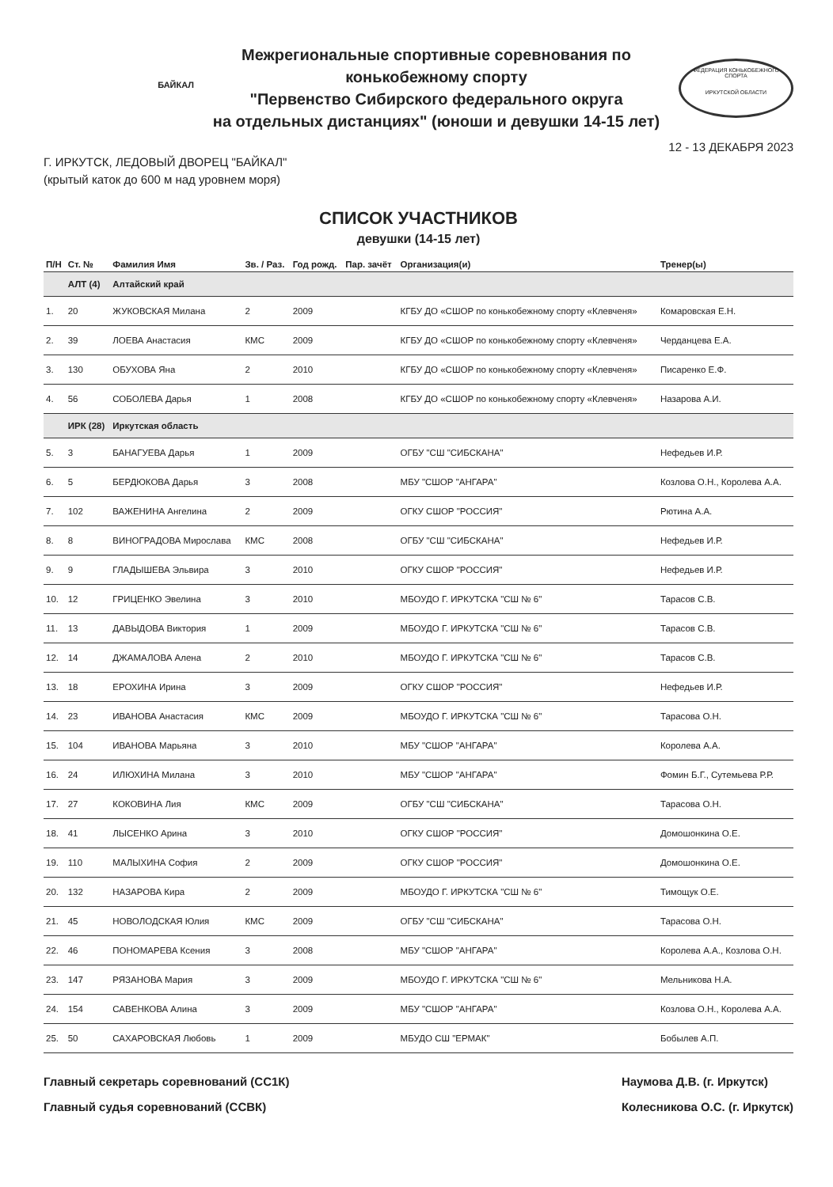БАЙКАЛ
Межрегиональные спортивные соревнования по
конькобежному спорту
"Первенство Сибирского федерального округа
на отдельных дистанциях" (юноши и девушки 14-15 лет)
ФЕДЕРАЦИЯ КОНЬКОБЕЖНОГО СПОРТА
ИРКУТСКОЙ ОБЛАСТИ
12 - 13 ДЕКАБРЯ 2023
Г. ИРКУТСК, ЛЕДОВЫЙ ДВОРЕЦ "БАЙКАЛ"
(крытый каток до 600 м над уровнем моря)
СПИСОК УЧАСТНИКОВ
девушки (14-15 лет)
| П/Н | Ст. № | Фамилия Имя | Зв. / Раз. | Год рожд. | Пар. зачёт | Организация(и) | Тренер(ы) |
| --- | --- | --- | --- | --- | --- | --- | --- |
| | АЛТ (4) | Алтайский край | | | | | |
| 1. | 20 | ЖУКОВСКАЯ Милана | 2 | 2009 | | КГБУ ДО «СШОР по конькобежному спорту «Клевченя» | Комаровская Е.Н. |
| 2. | 39 | ЛОЕВА Анастасия | КМС | 2009 | | КГБУ ДО «СШОР по конькобежному спорту «Клевченя» | Черданцева Е.А. |
| 3. | 130 | ОБУХОВА Яна | 2 | 2010 | | КГБУ ДО «СШОР по конькобежному спорту «Клевченя» | Писаренко Е.Ф. |
| 4. | 56 | СОБОЛЕВА Дарья | 1 | 2008 | | КГБУ ДО «СШОР по конькобежному спорту «Клевченя» | Назарова А.И. |
| | ИРК (28) | Иркутская область | | | | | |
| 5. | 3 | БАНАГУЕВА Дарья | 1 | 2009 | | ОГБУ "СШ "СИБСКАНА" | Нефедьев И.Р. |
| 6. | 5 | БЕРДЮКОВА Дарья | 3 | 2008 | | МБУ "СШОР "АНГАРА" | Козлова О.Н., Королева А.А. |
| 7. | 102 | ВАЖЕНИНА Ангелина | 2 | 2009 | | ОГКУ СШОР "РОССИЯ" | Рютина А.А. |
| 8. | 8 | ВИНОГРАДОВА Мирослава | КМС | 2008 | | ОГБУ "СШ "СИБСКАНА" | Нефедьев И.Р. |
| 9. | 9 | ГЛАДЫШЕВА Эльвира | 3 | 2010 | | ОГКУ СШОР "РОССИЯ" | Нефедьев И.Р. |
| 10. | 12 | ГРИЦЕНКО Эвелина | 3 | 2010 | | МБОУДО Г. ИРКУТСКА "СШ № 6" | Тарасов С.В. |
| 11. | 13 | ДАВЫДОВА Виктория | 1 | 2009 | | МБОУДО Г. ИРКУТСКА "СШ № 6" | Тарасов С.В. |
| 12. | 14 | ДЖАМАЛОВА Алена | 2 | 2010 | | МБОУДО Г. ИРКУТСКА "СШ № 6" | Тарасов С.В. |
| 13. | 18 | ЕРОХИНА Ирина | 3 | 2009 | | ОГКУ СШОР "РОССИЯ" | Нефедьев И.Р. |
| 14. | 23 | ИВАНОВА Анастасия | КМС | 2009 | | МБОУДО Г. ИРКУТСКА "СШ № 6" | Тарасова О.Н. |
| 15. | 104 | ИВАНОВА Марьяна | 3 | 2010 | | МБУ "СШОР "АНГАРА" | Королева А.А. |
| 16. | 24 | ИЛЮХИНА Милана | 3 | 2010 | | МБУ "СШОР "АНГАРА" | Фомин Б.Г., Сутемьева Р.Р. |
| 17. | 27 | КОКОВИНА Лия | КМС | 2009 | | ОГБУ "СШ "СИБСКАНА" | Тарасова О.Н. |
| 18. | 41 | ЛЫСЕНКО Арина | 3 | 2010 | | ОГКУ СШОР "РОССИЯ" | Домошонкина О.Е. |
| 19. | 110 | МАЛЫХИНА София | 2 | 2009 | | ОГКУ СШОР "РОССИЯ" | Домошонкина О.Е. |
| 20. | 132 | НАЗАРОВА Кира | 2 | 2009 | | МБОУДО Г. ИРКУТСКА "СШ № 6" | Тимощук О.Е. |
| 21. | 45 | НОВОЛОДСКАЯ Юлия | КМС | 2009 | | ОГБУ "СШ "СИБСКАНА" | Тарасова О.Н. |
| 22. | 46 | ПОНОМАРЕВА Ксения | 3 | 2008 | | МБУ "СШОР "АНГАРА" | Королева А.А., Козлова О.Н. |
| 23. | 147 | РЯЗАНОВА Мария | 3 | 2009 | | МБОУДО Г. ИРКУТСКА "СШ № 6" | Мельникова Н.А. |
| 24. | 154 | САВЕНКОВА Алина | 3 | 2009 | | МБУ "СШОР "АНГАРА" | Козлова О.Н., Королева А.А. |
| 25. | 50 | САХАРОВСКАЯ Любовь | 1 | 2009 | | МБУДО СШ "ЕРМАК" | Бобылев А.П. |
Главный секретарь соревнований (СС1К)
Главный судья соревнований (ССВК)
Наумова Д.В. (г. Иркутск)
Колесникова О.С. (г. Иркутск)